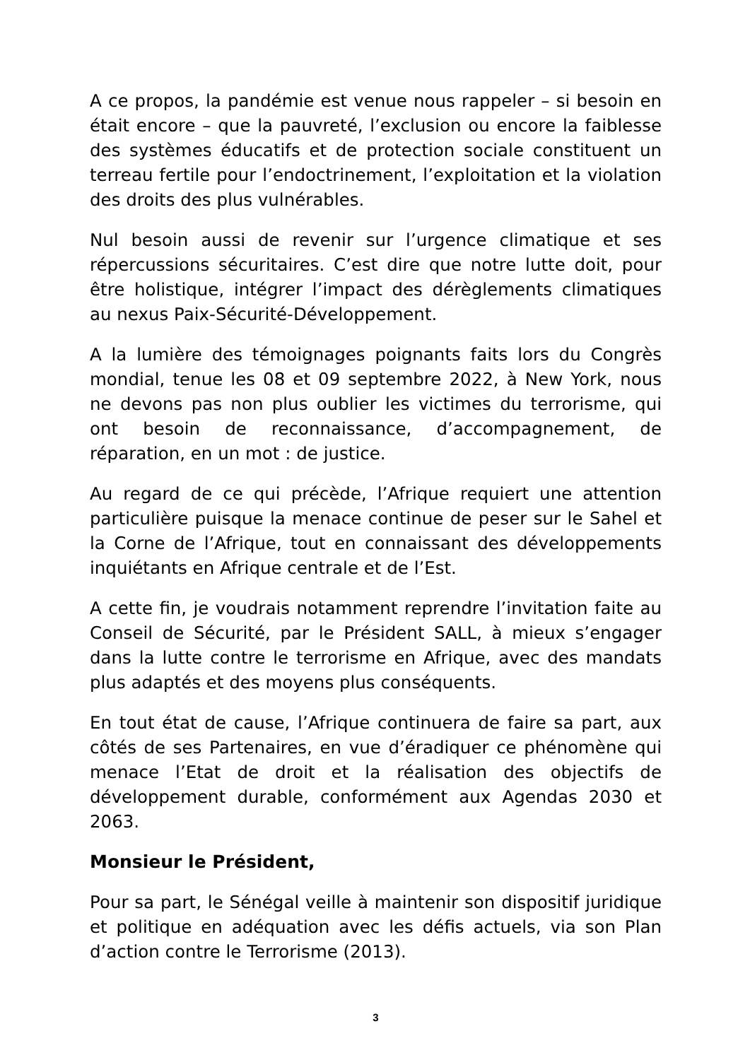A ce propos, la pandémie est venue nous rappeler – si besoin en était encore – que la pauvreté, l’exclusion ou encore la faiblesse des systèmes éducatifs et de protection sociale constituent un terreau fertile pour l’endoctrinement, l’exploitation et la violation des droits des plus vulnérables.
Nul besoin aussi de revenir sur l’urgence climatique et ses répercussions sécuritaires. C’est dire que notre lutte doit, pour être holistique, intégrer l’impact des dérèglements climatiques au nexus Paix-Sécurité-Développement.
A la lumière des témoignages poignants faits lors du Congrès mondial, tenue les 08 et 09 septembre 2022, à New York, nous ne devons pas non plus oublier les victimes du terrorisme, qui ont besoin de reconnaissance, d’accompagnement, de réparation, en un mot : de justice.
Au regard de ce qui précède, l’Afrique requiert une attention particulière puisque la menace continue de peser sur le Sahel et la Corne de l’Afrique, tout en connaissant des développements inquiétants en Afrique centrale et de l’Est.
A cette fin, je voudrais notamment reprendre l’invitation faite au Conseil de Sécurité, par le Président SALL, à mieux s’engager dans la lutte contre le terrorisme en Afrique, avec des mandats plus adaptés et des moyens plus conséquents.
En tout état de cause, l’Afrique continuera de faire sa part, aux côtés de ses Partenaires, en vue d’éradiquer ce phénomène qui menace l’Etat de droit et la réalisation des objectifs de développement durable, conformément aux Agendas 2030 et 2063.
Monsieur le Président,
Pour sa part, le Sénégal veille à maintenir son dispositif juridique et politique en adéquation avec les défis actuels, via son Plan d’action contre le Terrorisme (2013).
3